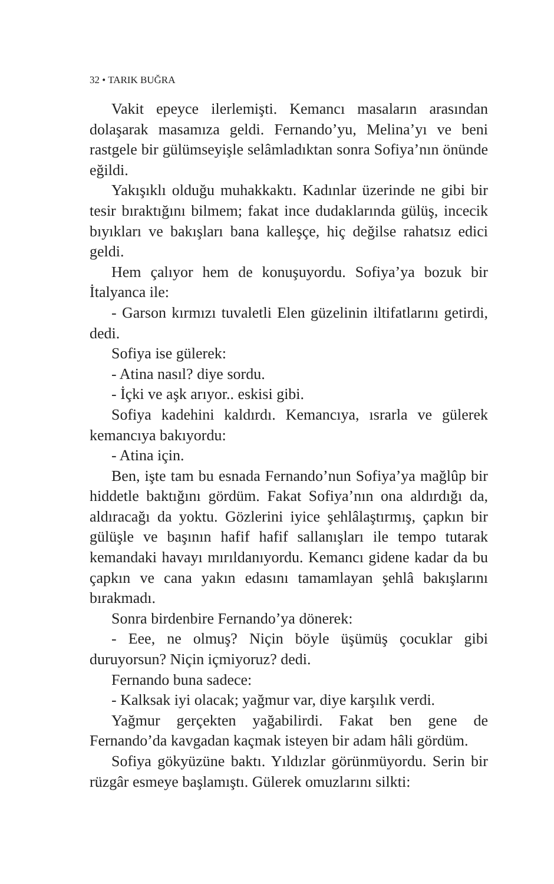32 • TARIK BUĞRA
Vakit epeyce ilerlemişti. Kemancı masaların arasından dolaşarak masamıza geldi. Fernando’yu, Melina’yı ve beni rastgele bir gülümseyişle selâmladıktan sonra Sofiya’nın önünde eğildi.
Yakışıklı olduğu muhakkaktı. Kadınlar üzerinde ne gibi bir tesir bıraktığını bilmem; fakat ince dudaklarında gülüş, incecik bıyıkları ve bakışları bana kalleşçe, hiç değilse rahatsız edici geldi.
Hem çalıyor hem de konuşuyordu. Sofiya’ya bozuk bir İtalyanca ile:
- Garson kırmızı tuvaletli Elen güzelinin iltifatlarını getirdi, dedi.
Sofiya ise gülerek:
- Atina nasıl? diye sordu.
- İçki ve aşk arıyor.. eskisi gibi.
Sofiya kadehini kaldırdı. Kemancıya, ısrarla ve gülerek kemancıya bakıyordu:
- Atina için.
Ben, işte tam bu esnada Fernando’nun Sofiya’ya mağlûp bir hiddetle baktığını gördüm. Fakat Sofiya’nın ona aldırdığı da, aldıracağı da yoktu. Gözlerini iyice şehlâlaştırmış, çapkın bir gülüşle ve başının hafif hafif sallanışları ile tempo tutarak kemandaki havayı mırıldanıyordu. Kemancı gidene kadar da bu çapkın ve cana yakın edasını tamamlayan şehlâ bakışlarını bırakmadı.
Sonra birdenbire Fernando’ya dönerek:
- Eee, ne olmuş? Niçin böyle üşümüş çocuklar gibi duruyorsun? Niçin içmiyoruz? dedi.
Fernando buna sadece:
- Kalksak iyi olacak; yağmur var, diye karşılık verdi.
Yağmur gerçekten yağabilirdi. Fakat ben gene de Fernando’da kavgadan kaçmak isteyen bir adam hâli gördüm.
Sofiya gökyüzüne baktı. Yıldızlar görünmüyordu. Serin bir rüzgâr esmeye başlamıştı. Gülerek omuzlarını silkti: